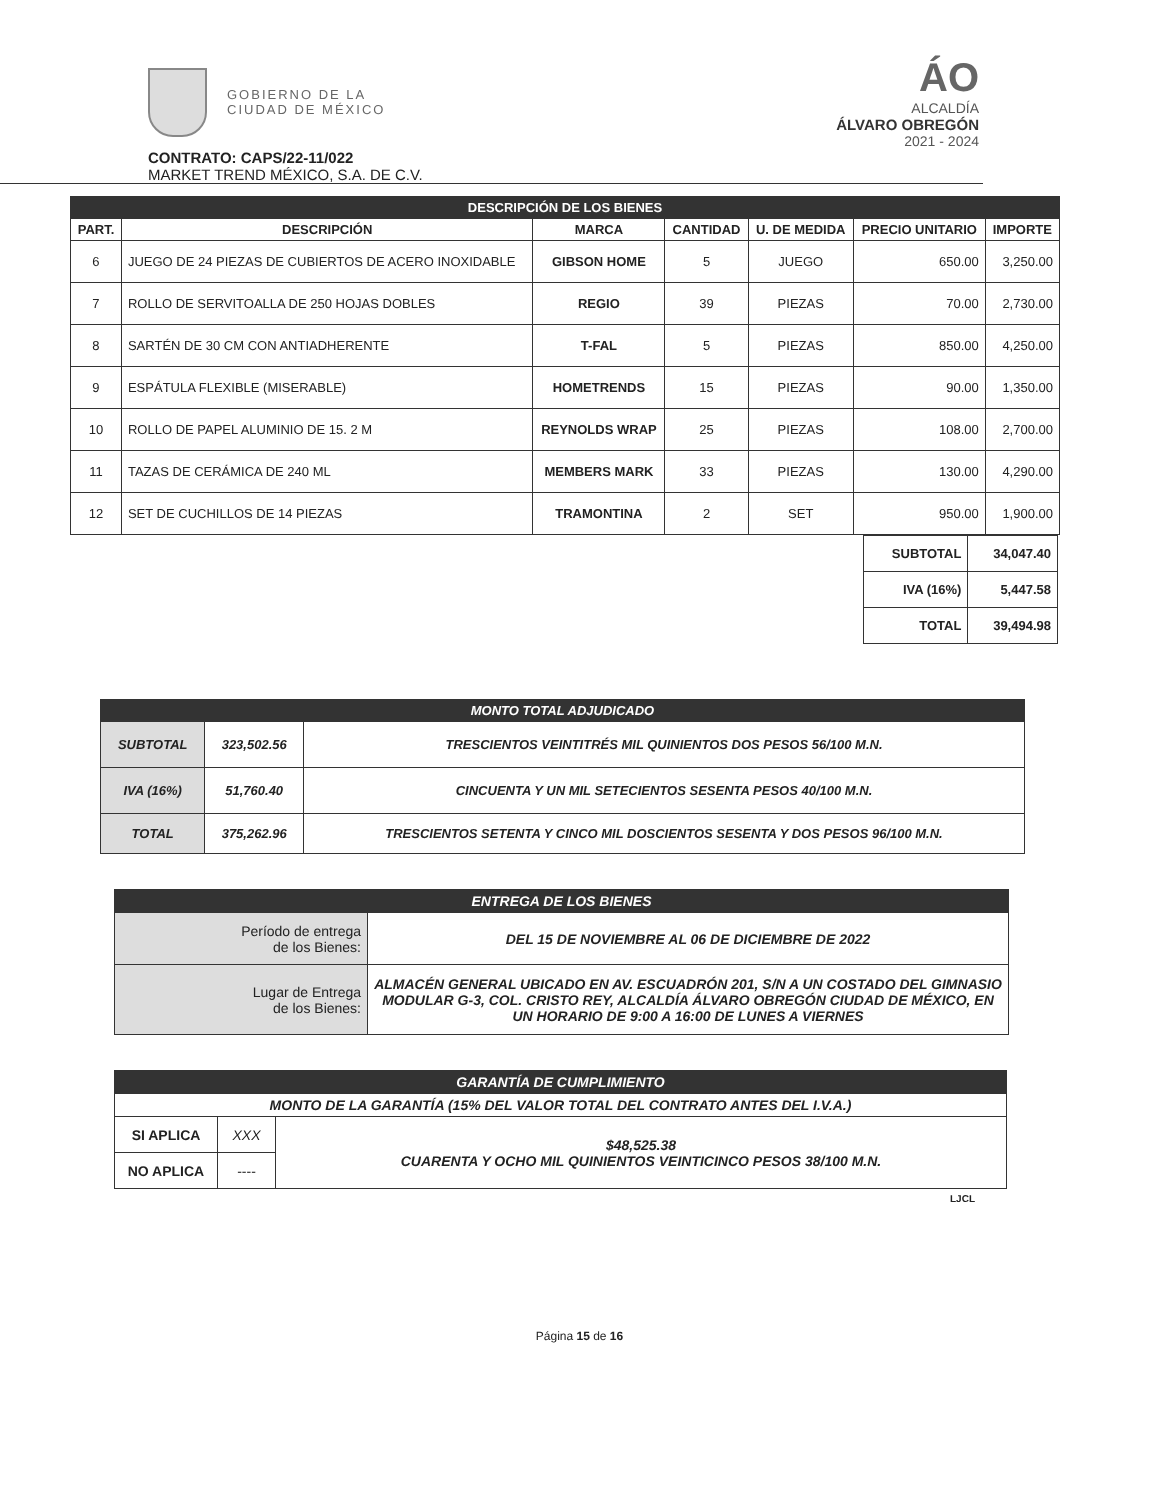GOBIERNO DE LA
CIUDAD DE MÉXICO
ÁO
ALCALDÍA
ÁLVARO OBREGÓN
2021 - 2024
CONTRATO: CAPS/22-11/022
MARKET TREND MÉXICO, S.A. DE C.V.
| DESCRIPCIÓN DE LOS BIENES | | | | | | |
| --- | --- | --- | --- | --- | --- | --- |
| PART. | DESCRIPCIÓN | MARCA | CANTIDAD | U. DE MEDIDA | PRECIO UNITARIO | IMPORTE |
| 6 | JUEGO DE 24 PIEZAS DE CUBIERTOS DE ACERO INOXIDABLE | GIBSON HOME | 5 | JUEGO | 650.00 | 3,250.00 |
| 7 | ROLLO DE SERVITOALLA DE 250 HOJAS DOBLES | REGIO | 39 | PIEZAS | 70.00 | 2,730.00 |
| 8 | SARTÉN DE 30 CM CON ANTIADHERENTE | T-FAL | 5 | PIEZAS | 850.00 | 4,250.00 |
| 9 | ESPÁTULA FLEXIBLE (MISERABLE) | HOMETRENDS | 15 | PIEZAS | 90.00 | 1,350.00 |
| 10 | ROLLO DE PAPEL ALUMINIO DE 15. 2 M | REYNOLDS WRAP | 25 | PIEZAS | 108.00 | 2,700.00 |
| 11 | TAZAS DE CERÁMICA DE 240 ML | MEMBERS MARK | 33 | PIEZAS | 130.00 | 4,290.00 |
| 12 | SET DE CUCHILLOS DE 14 PIEZAS | TRAMONTINA | 2 | SET | 950.00 | 1,900.00 |
| SUBTOTAL | 34,047.40 |
| IVA (16%) | 5,447.58 |
| TOTAL | 39,494.98 |
| MONTO TOTAL ADJUDICADO | | |
| --- | --- | --- |
| SUBTOTAL | 323,502.56 | TRESCIENTOS VEINTITRÉS MIL QUINIENTOS DOS PESOS 56/100 M.N. |
| IVA (16%) | 51,760.40 | CINCUENTA Y UN MIL SETECIENTOS SESENTA PESOS 40/100 M.N. |
| TOTAL | 375,262.96 | TRESCIENTOS SETENTA Y CINCO MIL DOSCIENTOS SESENTA Y DOS PESOS 96/100 M.N. |
| ENTREGA DE LOS BIENES | |
| --- | --- |
| Período de entrega de los Bienes: | DEL 15 DE NOVIEMBRE AL 06 DE DICIEMBRE DE 2022 |
| Lugar de Entrega de los Bienes: | ALMACÉN GENERAL UBICADO EN AV. ESCUADRÓN 201, S/N A UN COSTADO DEL GIMNASIO MODULAR G-3, COL. CRISTO REY, ALCALDÍA ÁLVARO OBREGÓN CIUDAD DE MÉXICO, EN UN HORARIO DE 9:00 A 16:00 DE LUNES A VIERNES |
| GARANTÍA DE CUMPLIMIENTO | | |
| --- | --- | --- |
| MONTO DE LA GARANTÍA (15% DEL VALOR TOTAL DEL CONTRATO ANTES DEL I.V.A.) | | |
| SI APLICA | XXX | $48,525.38 CUARENTA Y OCHO MIL QUINIENTOS VEINTICINCO PESOS 38/100 M.N. |
| NO APLICA | ---- | |
LJCL
Página 15 de 16